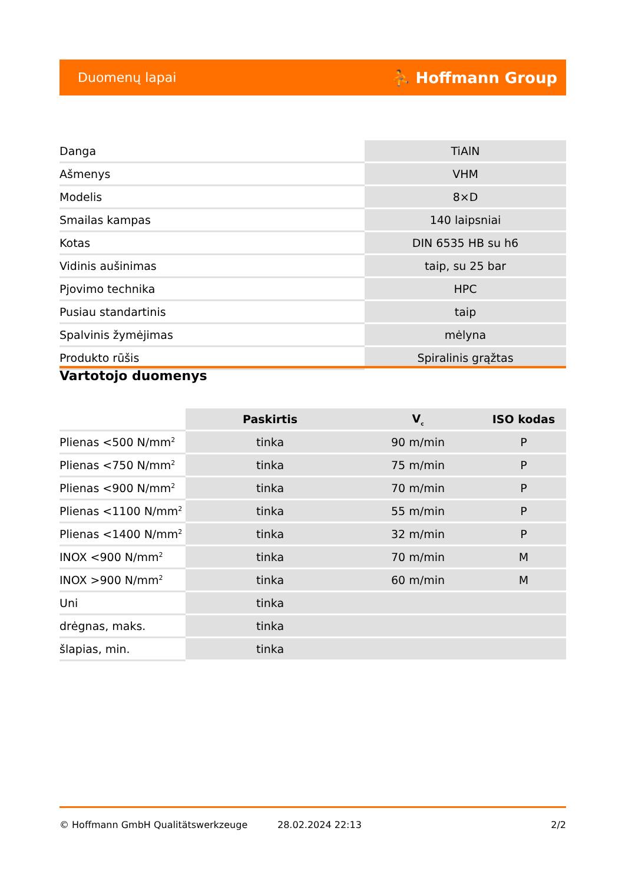Duomenų lapai ⛹ Hoffmann Group
| Danga | TiAlN |
| Ašmenys | VHM |
| Modelis | 8×D |
| Smailas kampas | 140 laipsniai |
| Kotas | DIN 6535 HB su h6 |
| Vidinis aušinimas | taip, su 25 bar |
| Pjovimo technika | HPC |
| Pusiau standartinis | taip |
| Spalvinis žymėjimas | mėlyna |
| Produkto rūšis | Spiralinis grąžtas |
Vartotojo duomenys
| | Paskirtis | V<sub>c</sub> | ISO kodas |
| --- | --- | --- | --- |
| Plienas <500 N/mm<sup>2</sup> | tinka | 90 m/min | P |
| Plienas <750 N/mm<sup>2</sup> | tinka | 75 m/min | P |
| Plienas <900 N/mm<sup>2</sup> | tinka | 70 m/min | P |
| Plienas <1100 N/mm<sup>2</sup> | tinka | 55 m/min | P |
| Plienas <1400 N/mm<sup>2</sup> | tinka | 32 m/min | P |
| INOX <900 N/mm<sup>2</sup> | tinka | 70 m/min | M |
| INOX >900 N/mm<sup>2</sup> | tinka | 60 m/min | M |
| Uni | tinka | | |
| drėgnas, maks. | tinka | | |
| šlapias, min. | tinka | | |
© Hoffmann GmbH Qualitätswerkzeuge 28.02.2024 22:13 2/2